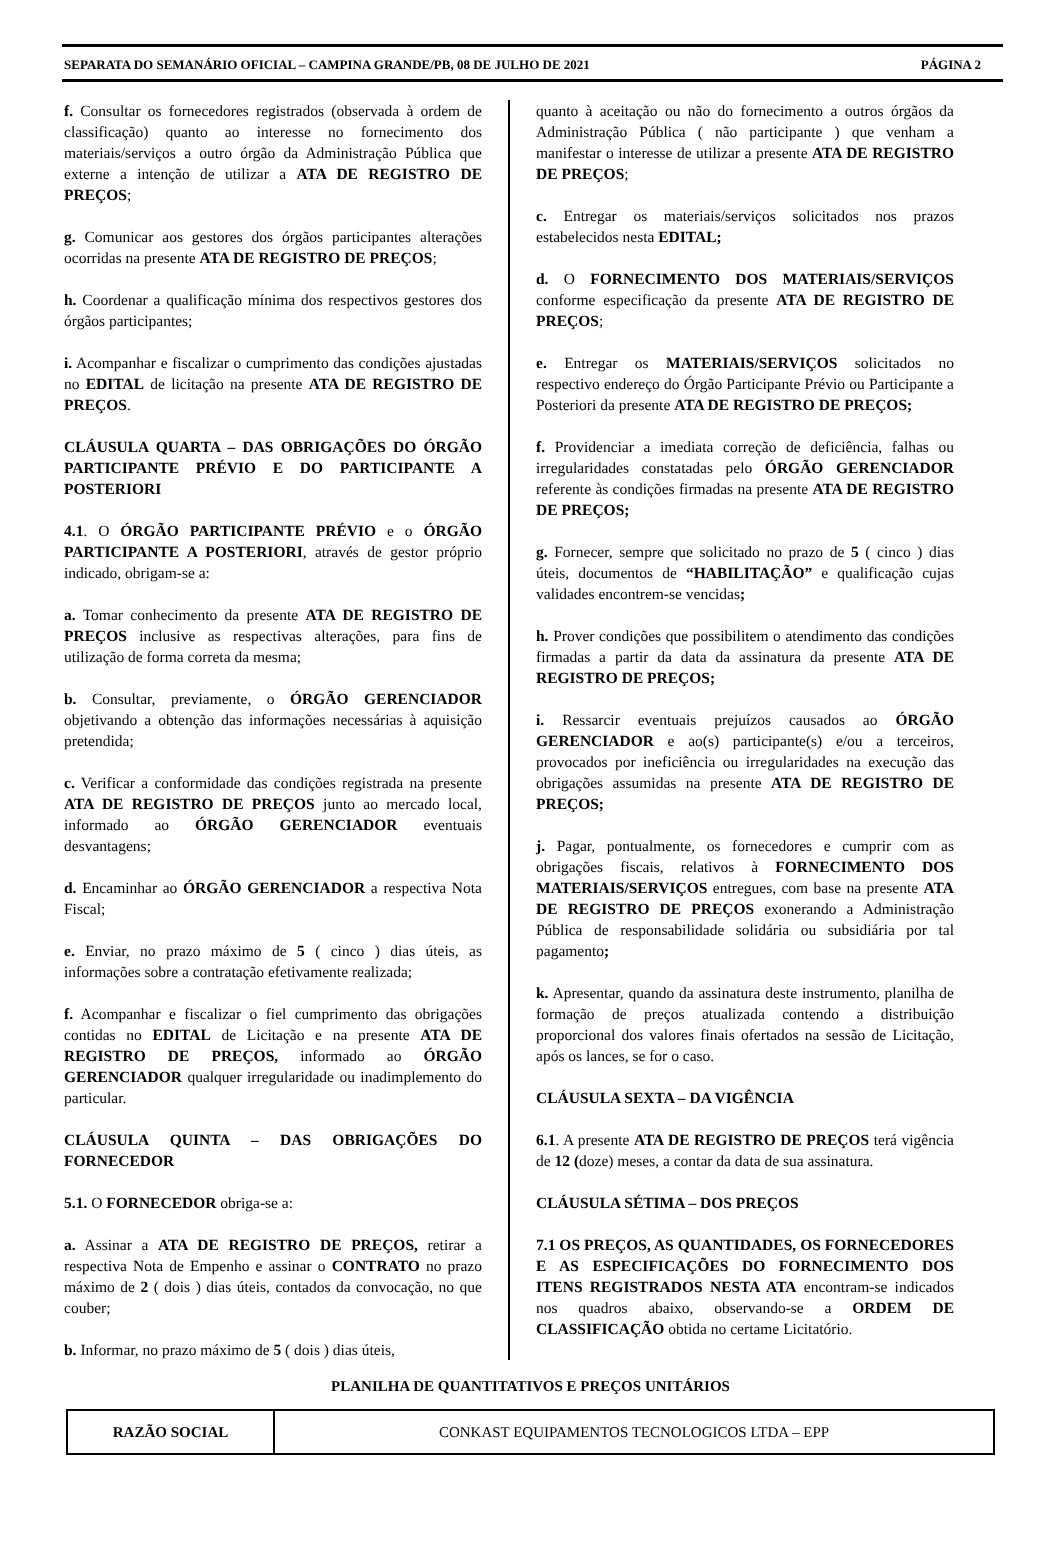SEPARATA DO SEMANÁRIO OFICIAL – CAMPINA GRANDE/PB, 08 DE JULHO DE 2021 PÁGINA 2
f. Consultar os fornecedores registrados (observada à ordem de classificação) quanto ao interesse no fornecimento dos materiais/serviços a outro órgão da Administração Pública que externe a intenção de utilizar a ATA DE REGISTRO DE PREÇOS;
g. Comunicar aos gestores dos órgãos participantes alterações ocorridas na presente ATA DE REGISTRO DE PREÇOS;
h. Coordenar a qualificação mínima dos respectivos gestores dos órgãos participantes;
i. Acompanhar e fiscalizar o cumprimento das condições ajustadas no EDITAL de licitação na presente ATA DE REGISTRO DE PREÇOS.
CLÁUSULA QUARTA – DAS OBRIGAÇÕES DO ÓRGÃO PARTICIPANTE PRÉVIO E DO PARTICIPANTE A POSTERIORI
4.1. O ÓRGÃO PARTICIPANTE PRÉVIO e o ÓRGÃO PARTICIPANTE A POSTERIORI, através de gestor próprio indicado, obrigam-se a:
a. Tomar conhecimento da presente ATA DE REGISTRO DE PREÇOS inclusive as respectivas alterações, para fins de utilização de forma correta da mesma;
b. Consultar, previamente, o ÓRGÃO GERENCIADOR objetivando a obtenção das informações necessárias à aquisição pretendida;
c. Verificar a conformidade das condições registrada na presente ATA DE REGISTRO DE PREÇOS junto ao mercado local, informado ao ÓRGÃO GERENCIADOR eventuais desvantagens;
d. Encaminhar ao ÓRGÃO GERENCIADOR a respectiva Nota Fiscal;
e. Enviar, no prazo máximo de 5 ( cinco ) dias úteis, as informações sobre a contratação efetivamente realizada;
f. Acompanhar e fiscalizar o fiel cumprimento das obrigações contidas no EDITAL de Licitação e na presente ATA DE REGISTRO DE PREÇOS, informado ao ÓRGÃO GERENCIADOR qualquer irregularidade ou inadimplemento do particular.
CLÁUSULA QUINTA – DAS OBRIGAÇÕES DO FORNECEDOR
5.1. O FORNECEDOR obriga-se a:
a. Assinar a ATA DE REGISTRO DE PREÇOS, retirar a respectiva Nota de Empenho e assinar o CONTRATO no prazo máximo de 2 ( dois ) dias úteis, contados da convocação, no que couber;
b. Informar, no prazo máximo de 5 ( dois ) dias úteis,
quanto à aceitação ou não do fornecimento a outros órgãos da Administração Pública ( não participante ) que venham a manifestar o interesse de utilizar a presente ATA DE REGISTRO DE PREÇOS;
c. Entregar os materiais/serviços solicitados nos prazos estabelecidos nesta EDITAL;
d. O FORNECIMENTO DOS MATERIAIS/SERVIÇOS conforme especificação da presente ATA DE REGISTRO DE PREÇOS;
e. Entregar os MATERIAIS/SERVIÇOS solicitados no respectivo endereço do Órgão Participante Prévio ou Participante a Posteriori da presente ATA DE REGISTRO DE PREÇOS;
f. Providenciar a imediata correção de deficiência, falhas ou irregularidades constatadas pelo ÓRGÃO GERENCIADOR referente às condições firmadas na presente ATA DE REGISTRO DE PREÇOS;
g. Fornecer, sempre que solicitado no prazo de 5 ( cinco ) dias úteis, documentos de “HABILITAÇÃO” e qualificação cujas validades encontrem-se vencidas;
h. Prover condições que possibilitem o atendimento das condições firmadas a partir da data da assinatura da presente ATA DE REGISTRO DE PREÇOS;
i. Ressarcir eventuais prejuízos causados ao ÓRGÃO GERENCIADOR e ao(s) participante(s) e/ou a terceiros, provocados por ineficiência ou irregularidades na execução das obrigações assumidas na presente ATA DE REGISTRO DE PREÇOS;
j. Pagar, pontualmente, os fornecedores e cumprir com as obrigações fiscais, relativos à FORNECIMENTO DOS MATERIAIS/SERVIÇOS entregues, com base na presente ATA DE REGISTRO DE PREÇOS exonerando a Administração Pública de responsabilidade solidária ou subsidiária por tal pagamento;
k. Apresentar, quando da assinatura deste instrumento, planilha de formação de preços atualizada contendo a distribuição proporcional dos valores finais ofertados na sessão de Licitação, após os lances, se for o caso.
CLÁUSULA SEXTA – DA VIGÊNCIA
6.1. A presente ATA DE REGISTRO DE PREÇOS terá vigência de 12 (doze) meses, a contar da data de sua assinatura.
CLÁUSULA SÉTIMA – DOS PREÇOS
7.1 OS PREÇOS, AS QUANTIDADES, OS FORNECEDORES E AS ESPECIFICAÇÕES DO FORNECIMENTO DOS ITENS REGISTRADOS NESTA ATA encontram-se indicados nos quadros abaixo, observando-se a ORDEM DE CLASSIFICAÇÃO obtida no certame Licitatório.
PLANILHA DE QUANTITATIVOS E PREÇOS UNITÁRIOS
| RAZÃO SOCIAL | CONKAST EQUIPAMENTOS TECNOLOGICOS LTDA – EPP |